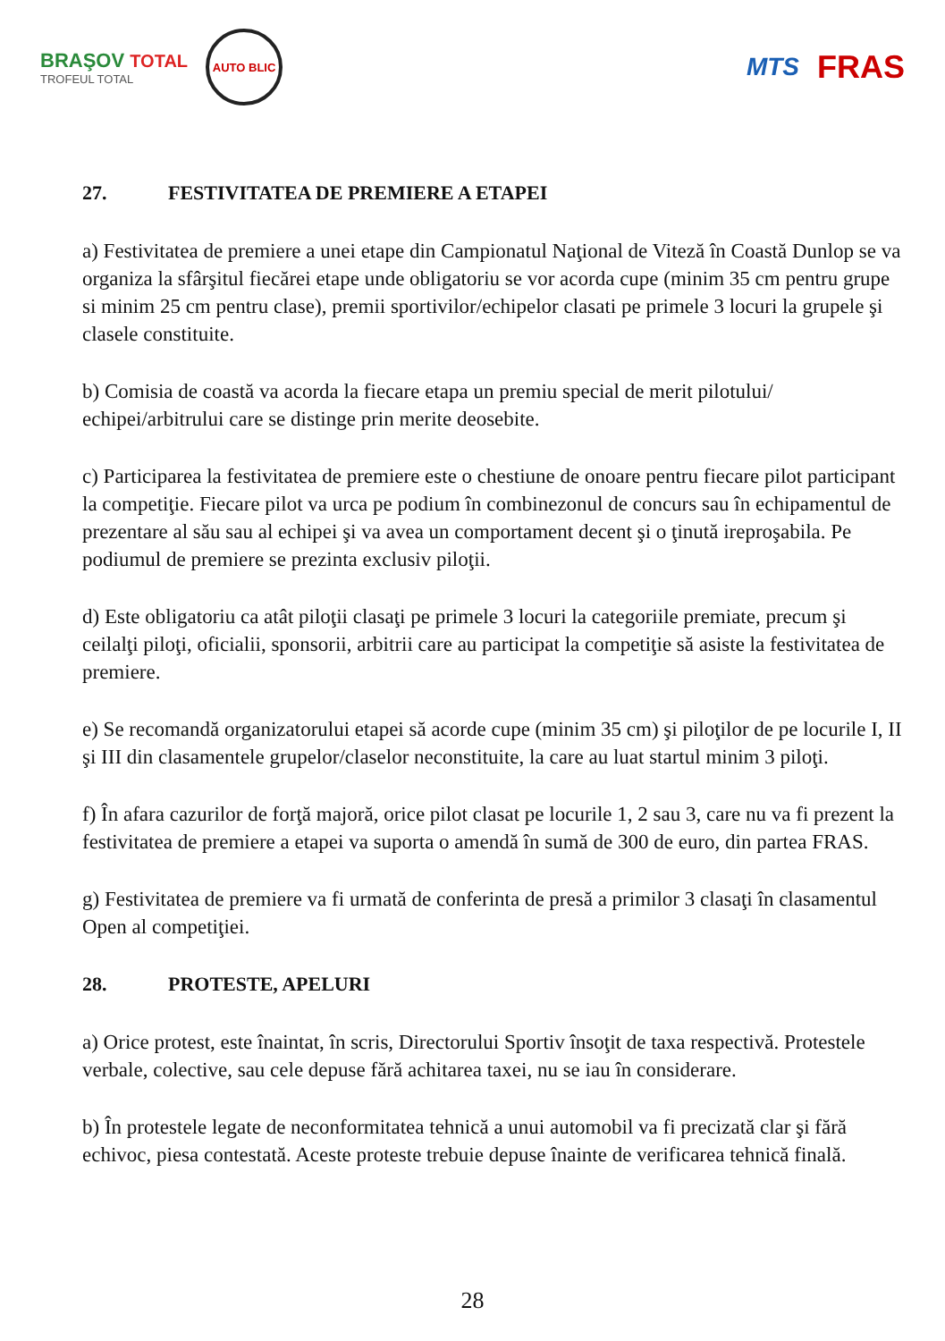BRAŞOV TOTAL
TROFEUL TOTAL
AUTO BLIC
MTS
FRAS
27. FESTIVITATEA DE PREMIERE A ETAPEI
a) Festivitatea de premiere a unei etape din Campionatul Naţional de Viteză în Coastă Dunlop se va organiza la sfârşitul fiecărei etape unde obligatoriu se vor acorda cupe (minim 35 cm pentru grupe si minim 25 cm pentru clase), premii sportivilor/echipelor clasati pe primele 3 locuri la grupele şi clasele constituite.
b) Comisia de coastă va acorda la fiecare etapa un premiu special de merit pilotului/ echipei/arbitrului care se distinge prin merite deosebite.
c) Participarea la festivitatea de premiere este o chestiune de onoare pentru fiecare pilot participant la competiţie. Fiecare pilot va urca pe podium în combinezonul de concurs sau în echipamentul de prezentare al său sau al echipei şi va avea un comportament decent şi o ţinută ireproşabila. Pe podiumul de premiere se prezinta exclusiv piloţii.
d) Este obligatoriu ca atât piloţii clasaţi pe primele 3 locuri la categoriile premiate, precum şi ceilalţi piloţi, oficialii, sponsorii, arbitrii care au participat la competiţie să asiste la festivitatea de premiere.
e) Se recomandă organizatorului etapei să acorde cupe (minim 35 cm) şi piloţilor de pe locurile I, II şi III din clasamentele grupelor/claselor neconstituite, la care au luat startul minim 3 piloţi.
f) În afara cazurilor de forţă majoră, orice pilot clasat pe locurile 1, 2 sau 3, care nu va fi prezent la festivitatea de premiere a etapei va suporta o amendă în sumă de 300 de euro, din partea FRAS.
g) Festivitatea de premiere va fi urmată de conferinta de presă a primilor 3 clasaţi în clasamentul Open al competiţiei.
28. PROTESTE, APELURI
a) Orice protest, este înaintat, în scris, Directorului Sportiv însoţit de taxa respectivă. Protestele verbale, colective, sau cele depuse fără achitarea taxei, nu se iau în considerare.
b) În protestele legate de neconformitatea tehnică a unui automobil va fi precizată clar şi fără echivoc, piesa contestată. Aceste proteste trebuie depuse înainte de verificarea tehnică finală.
28